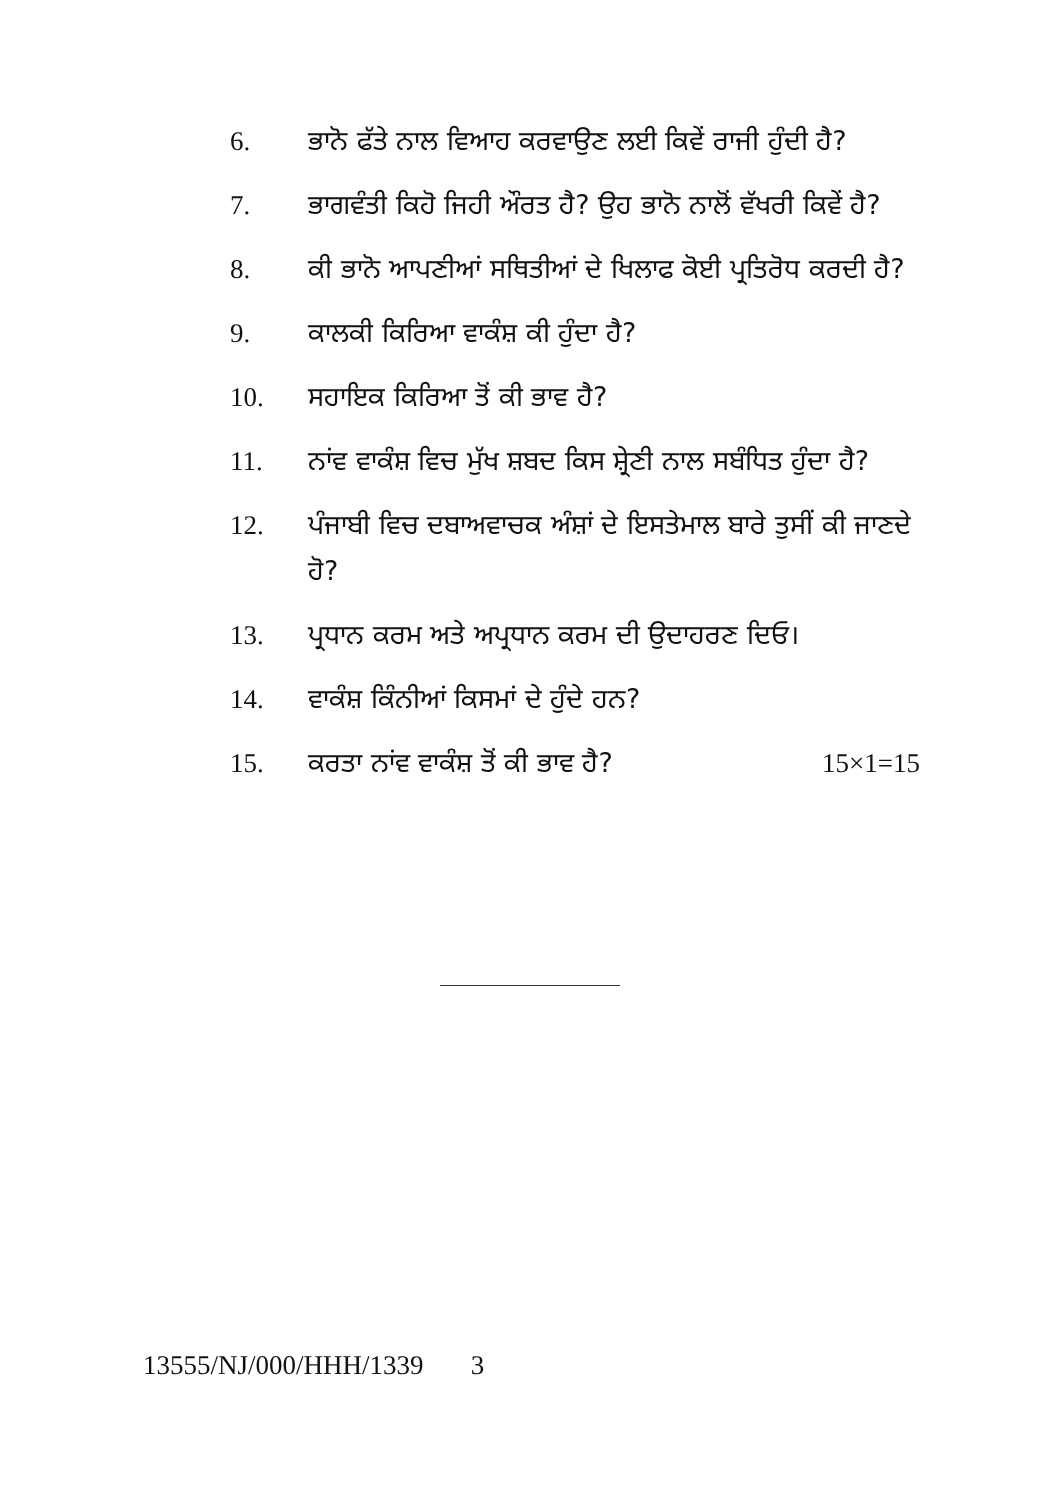6. ਭਾਨੋ ਫੱਤੇ ਨਾਲ ਵਿਆਹ ਕਰਵਾਉਣ ਲਈ ਕਿਵੇਂ ਰਾਜੀ ਹੁੰਦੀ ਹੈ?
7. ਭਾਗਵੰਤੀ ਕਿਹੋ ਜਿਹੀ ਔਰਤ ਹੈ? ਉਹ ਭਾਨੋ ਨਾਲੋਂ ਵੱਖਰੀ ਕਿਵੇਂ ਹੈ?
8. ਕੀ ਭਾਨੋ ਆਪਣੀਆਂ ਸਥਿਤੀਆਂ ਦੇ ਖਿਲਾਫ ਕੋਈ ਪ੍ਰਤਿਰੋਧ ਕਰਦੀ ਹੈ?
9. ਕਾਲਕੀ ਕਿਰਿਆ ਵਾਕੰਸ਼ ਕੀ ਹੁੰਦਾ ਹੈ?
10. ਸਹਾਇਕ ਕਿਰਿਆ ਤੋਂ ਕੀ ਭਾਵ ਹੈ?
11. ਨਾਂਵ ਵਾਕੰਸ਼ ਵਿਚ ਮੁੱਖ ਸ਼ਬਦ ਕਿਸ ਸ਼੍ਰੇਣੀ ਨਾਲ ਸਬੰਧਿਤ ਹੁੰਦਾ ਹੈ?
12. ਪੰਜਾਬੀ ਵਿਚ ਦਬਾਅਵਾਚਕ ਅੰਸ਼ਾਂ ਦੇ ਇਸਤੇਮਾਲ ਬਾਰੇ ਤੁਸੀਂ ਕੀ ਜਾਣਦੇ ਹੋ?
13. ਪ੍ਰਧਾਨ ਕਰਮ ਅਤੇ ਅਪ੍ਰਧਾਨ ਕਰਮ ਦੀ ਉਦਾਹਰਣ ਦਿਓ।
14. ਵਾਕੰਸ਼ ਕਿੰਨੀਆਂ ਕਿਸਮਾਂ ਦੇ ਹੁੰਦੇ ਹਨ?
15. ਕਰਤਾ ਨਾਂਵ ਵਾਕੰਸ਼ ਤੋਂ ਕੀ ਭਾਵ ਹੈ? 15×1=15
13555/NJ/000/HHH/1339 3